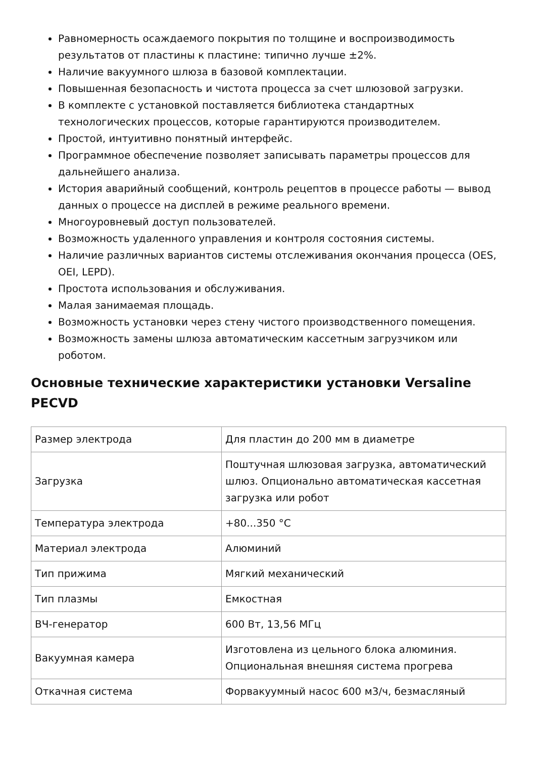Равномерность осаждаемого покрытия по толщине и воспроизводимость результатов от пластины к пластине: типично лучше ±2%.
Наличие вакуумного шлюза в базовой комплектации.
Повышенная безопасность и чистота процесса за счет шлюзовой загрузки.
В комплекте с установкой поставляется библиотека стандартных технологических процессов, которые гарантируются производителем.
Простой, интуитивно понятный интерфейс.
Программное обеспечение позволяет записывать параметры процессов для дальнейшего анализа.
История аварийный сообщений, контроль рецептов в процессе работы — вывод данных о процессе на дисплей в режиме реального времени.
Многоуровневый доступ пользователей.
Возможность удаленного управления и контроля состояния системы.
Наличие различных вариантов системы отслеживания окончания процесса (OES, OEI, LEPD).
Простота использования и обслуживания.
Малая занимаемая площадь.
Возможность установки через стену чистого производственного помещения.
Возможность замены шлюза автоматическим кассетным загрузчиком или роботом.
Основные технические характеристики установки Versaline PECVD
| Размер электрода | Для пластин до 200 мм в диаметре |
| Загрузка | Поштучная шлюзовая загрузка, автоматический шлюз. Опционально автоматическая кассетная загрузка или робот |
| Температура электрода | +80...350 °C |
| Материал электрода | Алюминий |
| Тип прижима | Мягкий механический |
| Тип плазмы | Емкостная |
| ВЧ-генератор | 600 Вт, 13,56 МГц |
| Вакуумная камера | Изготовлена из цельного блока алюминия. Опциональная внешняя система прогрева |
| Откачная система | Форвакуумный насос 600 м3/ч, безмасляный |